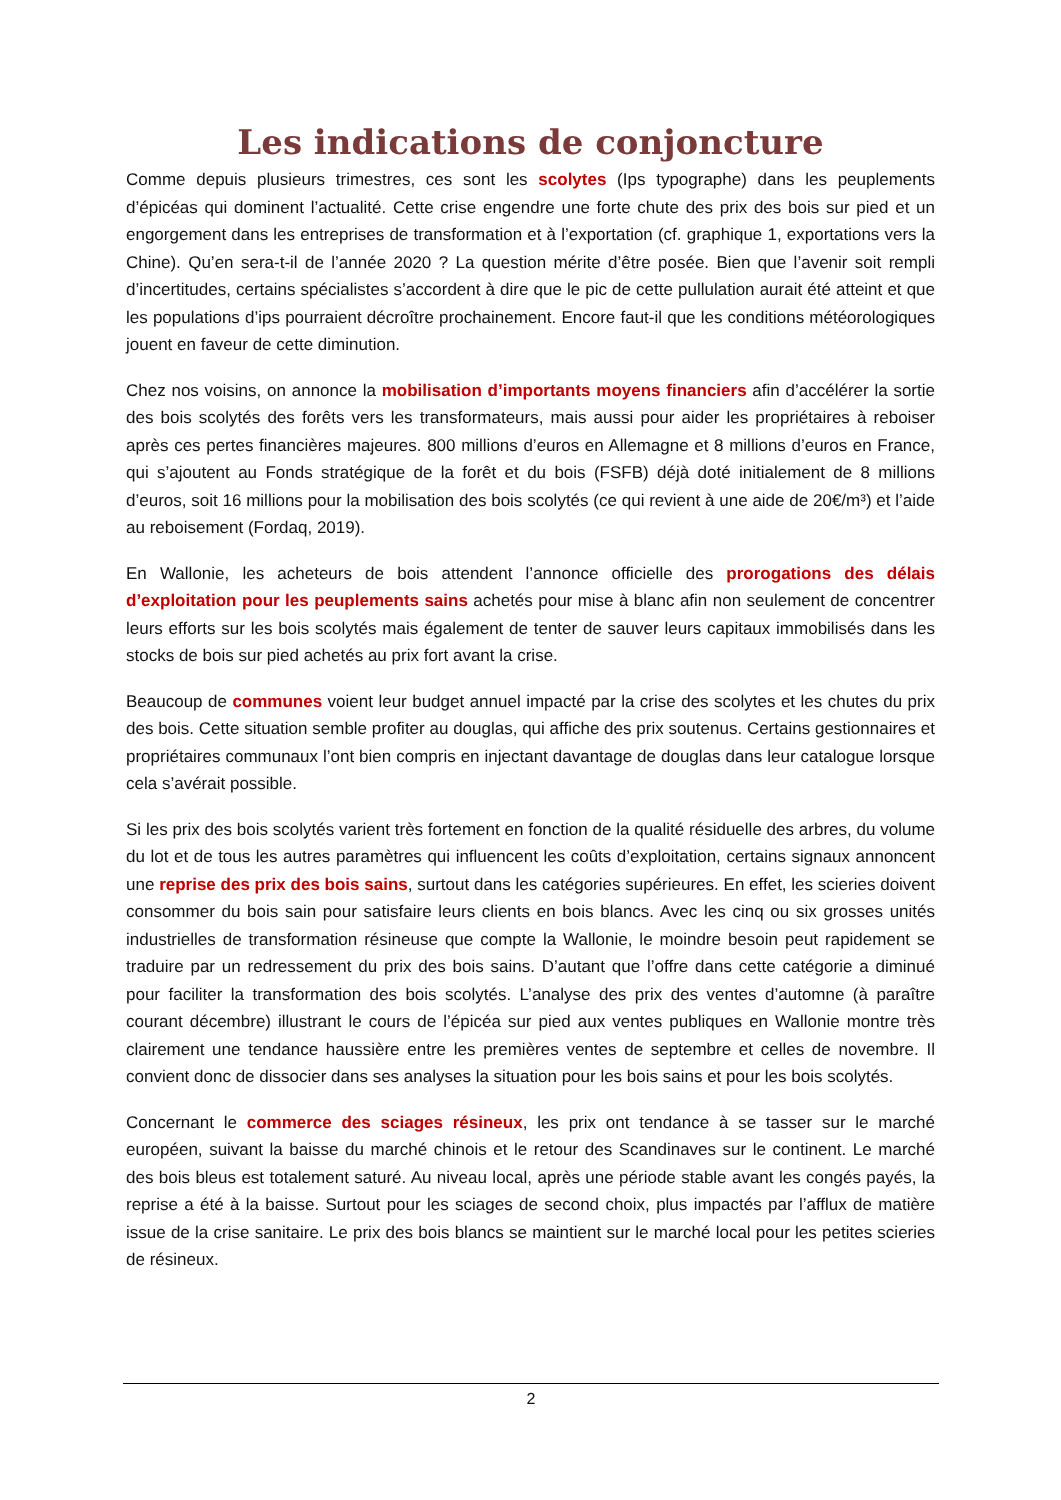Les indications de conjoncture
Comme depuis plusieurs trimestres, ces sont les scolytes (Ips typographe) dans les peuplements d’épicéas qui dominent l’actualité. Cette crise engendre une forte chute des prix des bois sur pied et un engorgement dans les entreprises de transformation et à l’exportation (cf. graphique 1, exportations vers la Chine). Qu’en sera-t-il de l’année 2020 ? La question mérite d’être posée. Bien que l’avenir soit rempli d’incertitudes, certains spécialistes s’accordent à dire que le pic de cette pullulation aurait été atteint et que les populations d’ips pourraient décroître prochainement. Encore faut-il que les conditions météorologiques jouent en faveur de cette diminution.
Chez nos voisins, on annonce la mobilisation d’importants moyens financiers afin d’accélérer la sortie des bois scolytés des forêts vers les transformateurs, mais aussi pour aider les propriétaires à reboiser après ces pertes financières majeures. 800 millions d’euros en Allemagne et 8 millions d’euros en France, qui s’ajoutent au Fonds stratégique de la forêt et du bois (FSFB) déjà doté initialement de 8 millions d’euros, soit 16 millions pour la mobilisation des bois scolytés (ce qui revient à une aide de 20€/m³) et l’aide au reboisement (Fordaq, 2019).
En Wallonie, les acheteurs de bois attendent l’annonce officielle des prorogations des délais d’exploitation pour les peuplements sains achetés pour mise à blanc afin non seulement de concentrer leurs efforts sur les bois scolytés mais également de tenter de sauver leurs capitaux immobilisés dans les stocks de bois sur pied achetés au prix fort avant la crise.
Beaucoup de communes voient leur budget annuel impacté par la crise des scolytes et les chutes du prix des bois. Cette situation semble profiter au douglas, qui affiche des prix soutenus. Certains gestionnaires et propriétaires communaux l’ont bien compris en injectant davantage de douglas dans leur catalogue lorsque cela s’avérait possible.
Si les prix des bois scolytés varient très fortement en fonction de la qualité résiduelle des arbres, du volume du lot et de tous les autres paramètres qui influencent les coûts d’exploitation, certains signaux annoncent une reprise des prix des bois sains, surtout dans les catégories supérieures. En effet, les scieries doivent consommer du bois sain pour satisfaire leurs clients en bois blancs. Avec les cinq ou six grosses unités industrielles de transformation résineuse que compte la Wallonie, le moindre besoin peut rapidement se traduire par un redressement du prix des bois sains. D’autant que l’offre dans cette catégorie a diminué pour faciliter la transformation des bois scolytés. L’analyse des prix des ventes d’automne (à paraître courant décembre) illustrant le cours de l’épicéa sur pied aux ventes publiques en Wallonie montre très clairement une tendance haussière entre les premières ventes de septembre et celles de novembre. Il convient donc de dissocier dans ses analyses la situation pour les bois sains et pour les bois scolytés.
Concernant le commerce des sciages résineux, les prix ont tendance à se tasser sur le marché européen, suivant la baisse du marché chinois et le retour des Scandinaves sur le continent. Le marché des bois bleus est totalement saturé. Au niveau local, après une période stable avant les congés payés, la reprise a été à la baisse. Surtout pour les sciages de second choix, plus impactés par l’afflux de matière issue de la crise sanitaire. Le prix des bois blancs se maintient sur le marché local pour les petites scieries de résineux.
2